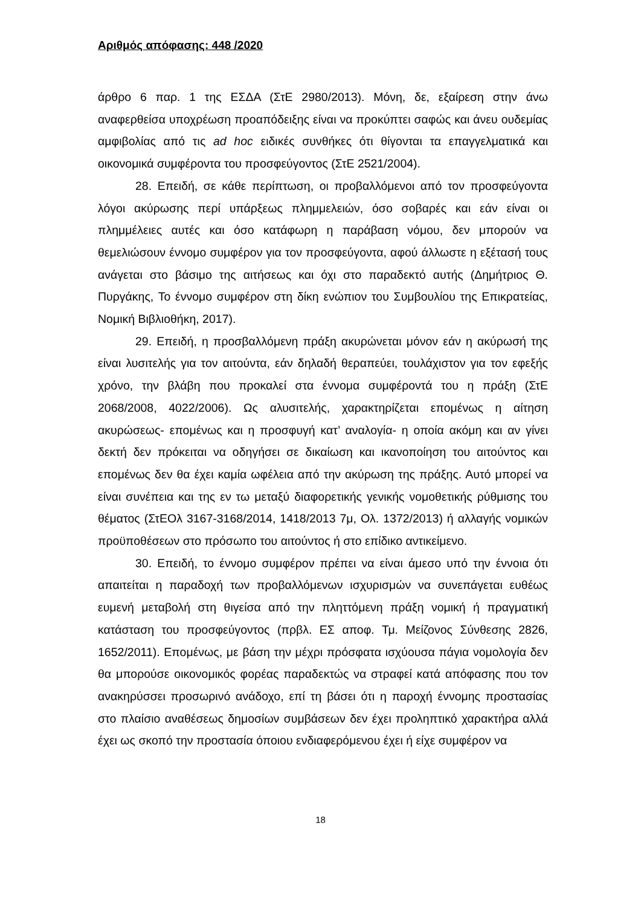Αριθμός απόφασης: 448 /2020
άρθρο 6 παρ. 1 της ΕΣΔΑ (ΣτΕ 2980/2013). Μόνη, δε, εξαίρεση στην άνω αναφερθείσα υποχρέωση προαπόδειξης είναι να προκύπτει σαφώς και άνευ ουδεμίας αμφιβολίας από τις ad hoc ειδικές συνθήκες ότι θίγονται τα επαγγελματικά και οικονομικά συμφέροντα του προσφεύγοντος (ΣτΕ 2521/2004).
28. Επειδή, σε κάθε περίπτωση, οι προβαλλόμενοι από τον προσφεύγοντα λόγοι ακύρωσης περί υπάρξεως πλημμελειών, όσο σοβαρές και εάν είναι οι πλημμέλειες αυτές και όσο κατάφωρη η παράβαση νόμου, δεν μπορούν να θεμελιώσουν έννομο συμφέρον για τον προσφεύγοντα, αφού άλλωστε η εξέτασή τους ανάγεται στο βάσιμο της αιτήσεως και όχι στο παραδεκτό αυτής (Δημήτριος Θ. Πυργάκης, Το έννομο συμφέρον στη δίκη ενώπιον του Συμβουλίου της Επικρατείας, Νομική Βιβλιοθήκη, 2017).
29. Επειδή, η προσβαλλόμενη πράξη ακυρώνεται μόνον εάν η ακύρωσή της είναι λυσιτελής για τον αιτούντα, εάν δηλαδή θεραπεύει, τουλάχιστον για τον εφεξής χρόνο, την βλάβη που προκαλεί στα έννομα συμφέροντά του η πράξη (ΣτΕ 2068/2008, 4022/2006). Ως αλυσιτελής, χαρακτηρίζεται επομένως η αίτηση ακυρώσεως- επομένως και η προσφυγή κατ’ αναλογία- η οποία ακόμη και αν γίνει δεκτή δεν πρόκειται να οδηγήσει σε δικαίωση και ικανοποίηση του αιτούντος και επομένως δεν θα έχει καμία ωφέλεια από την ακύρωση της πράξης. Αυτό μπορεί να είναι συνέπεια και της εν τω μεταξύ διαφορετικής γενικής νομοθετικής ρύθμισης του θέματος (ΣτΕΟλ 3167-3168/2014, 1418/2013 7μ, Ολ. 1372/2013) ή αλλαγής νομικών προϋποθέσεων στο πρόσωπο του αιτούντος ή στο επίδικο αντικείμενο.
30. Επειδή, το έννομο συμφέρον πρέπει να είναι άμεσο υπό την έννοια ότι απαιτείται η παραδοχή των προβαλλόμενων ισχυρισμών να συνεπάγεται ευθέως ευμενή μεταβολή στη θιγείσα από την πληττόμενη πράξη νομική ή πραγματική κατάσταση του προσφεύγοντος (πρβλ. ΕΣ αποφ. Τμ. Μείζονος Σύνθεσης 2826, 1652/2011). Επομένως, με βάση την μέχρι πρόσφατα ισχύουσα πάγια νομολογία δεν θα μπορούσε οικονομικός φορέας παραδεκτώς να στραφεί κατά απόφασης που τον ανακηρύσσει προσωρινό ανάδοχο, επί τη βάσει ότι η παροχή έννομης προστασίας στο πλαίσιο αναθέσεως δημοσίων συμβάσεων δεν έχει προληπτικό χαρακτήρα αλλά έχει ως σκοπό την προστασία όποιου ενδιαφερόμενου έχει ή είχε συμφέρον να
18